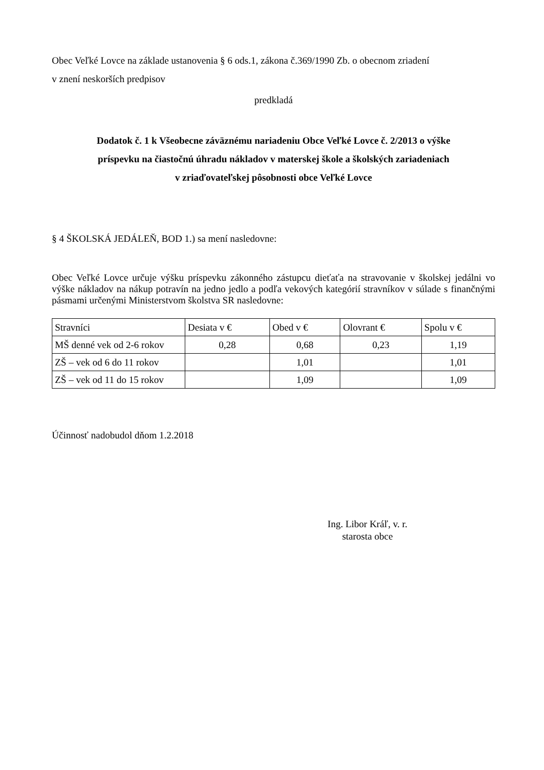Obec Veľké Lovce na základe ustanovenia § 6 ods.1, zákona č.369/1990 Zb. o obecnom zriadení
v znení neskorších predpisov
predkladá
Dodatok č. 1 k Všeobecne záväznému nariadeniu Obce Veľké Lovce č. 2/2013 o výške
príspevku na čiastočnú úhradu nákladov v materskej škole a školských zariadeniach
v zriaďovateľskej pôsobnosti obce Veľké Lovce
§ 4 ŠKOLSKÁ JEDÁLEŇ, BOD 1.) sa mení nasledovne:
Obec Veľké Lovce určuje výšku príspevku zákonného zástupcu dieťaťa na stravovanie v školskej jedálni vo výške nákladov na nákup potravín na jedno jedlo a podľa vekových kategórií stravníkov v súlade s finančnými pásmami určenými Ministerstvom školstva SR nasledovne:
| Stravníci | Desiata v € | Obed v € | Olovrant € | Spolu v € |
| MŠ denné vek od 2-6 rokov | 0,28 | 0,68 | 0,23 | 1,19 |
| ZŠ – vek od 6 do 11 rokov | | 1,01 | | 1,01 |
| ZŠ – vek od 11 do 15 rokov | | 1,09 | | 1,09 |
Účinnosť nadobudol dňom 1.2.2018
Ing. Libor Kráľ, v. r.
starosta obce